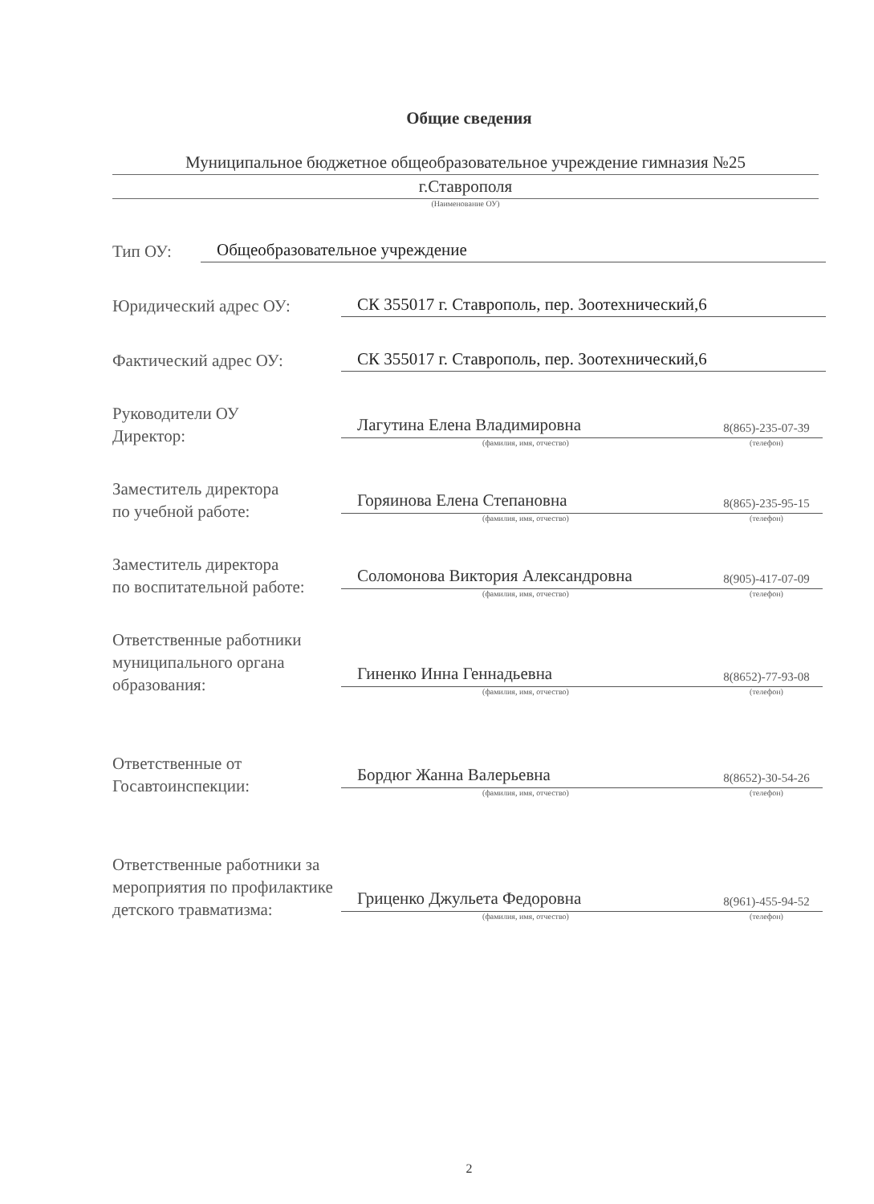Общие сведения
Муниципальное бюджетное общеобразовательное учреждение гимназия №25
г.Ставрополя
(Наименование ОУ)
Тип ОУ:
Общеобразовательное учреждение
Юридический адрес ОУ:
СК 355017 г. Ставрополь, пер. Зоотехнический,6
Фактический адрес ОУ:
СК 355017 г. Ставрополь, пер. Зоотехнический,6
Руководители ОУ
Директор:
Лагутина Елена Владимировна
(фамилия, имя, отчество)
8(865)-235-07-39
(телефон)
Заместитель директора
по учебной работе:
Горяинова Елена Степановна
(фамилия, имя, отчество)
8(865)-235-95-15
(телефон)
Заместитель директора
по воспитательной работе:
Соломонова Виктория Александровна
(фамилия, имя, отчество)
8(905)-417-07-09
(телефон)
Ответственные работники муниципального органа образования:
Гиненко Инна Геннадьевна
(фамилия, имя, отчество)
8(8652)-77-93-08
(телефон)
Ответственные от
Госавтоинспекции:
Бордюг Жанна Валерьевна
(фамилия, имя, отчество)
8(8652)-30-54-26
(телефон)
Ответственные работники за мероприятия по профилактике детского травматизма:
Гриценко Джульета Федоровна
(фамилия, имя, отчество)
8(961)-455-94-52
(телефон)
2